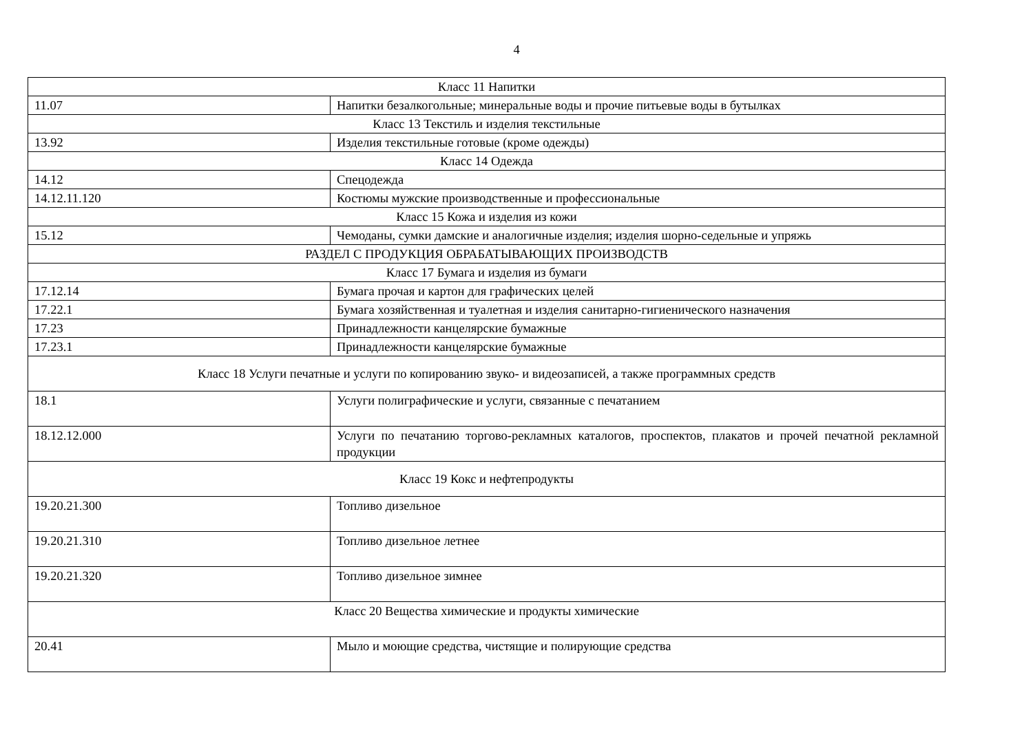4
| Класс 11 Напитки | |
| 11.07 | Напитки безалкогольные; минеральные воды и прочие питьевые воды в бутылках |
| Класс 13 Текстиль и изделия текстильные | |
| 13.92 | Изделия текстильные готовые (кроме одежды) |
| Класс 14 Одежда | |
| 14.12 | Спецодежда |
| 14.12.11.120 | Костюмы мужские производственные и профессиональные |
| Класс 15 Кожа и изделия из кожи | |
| 15.12 | Чемоданы, сумки дамские и аналогичные изделия; изделия шорно-седельные и упряжь |
| РАЗДЕЛ C ПРОДУКЦИЯ ОБРАБАТЫВАЮЩИХ ПРОИЗВОДСТВ | |
| Класс 17 Бумага и изделия из бумаги | |
| 17.12.14 | Бумага прочая и картон для графических целей |
| 17.22.1 | Бумага хозяйственная и туалетная и изделия санитарно-гигиенического назначения |
| 17.23 | Принадлежности канцелярские бумажные |
| 17.23.1 | Принадлежности канцелярские бумажные |
| Класс 18 Услуги печатные и услуги по копированию звуко- и видеозаписей, а также программных средств | |
| 18.1 | Услуги полиграфические и услуги, связанные с печатанием |
| 18.12.12.000 | Услуги по печатанию торгово-рекламных каталогов, проспектов, плакатов и прочей печатной рекламной продукции |
| Класс 19 Кокс и нефтепродукты | |
| 19.20.21.300 | Топливо дизельное |
| 19.20.21.310 | Топливо дизельное летнее |
| 19.20.21.320 | Топливо дизельное зимнее |
| Класс 20 Вещества химические и продукты химические | |
| 20.41 | Мыло и моющие средства, чистящие и полирующие средства |